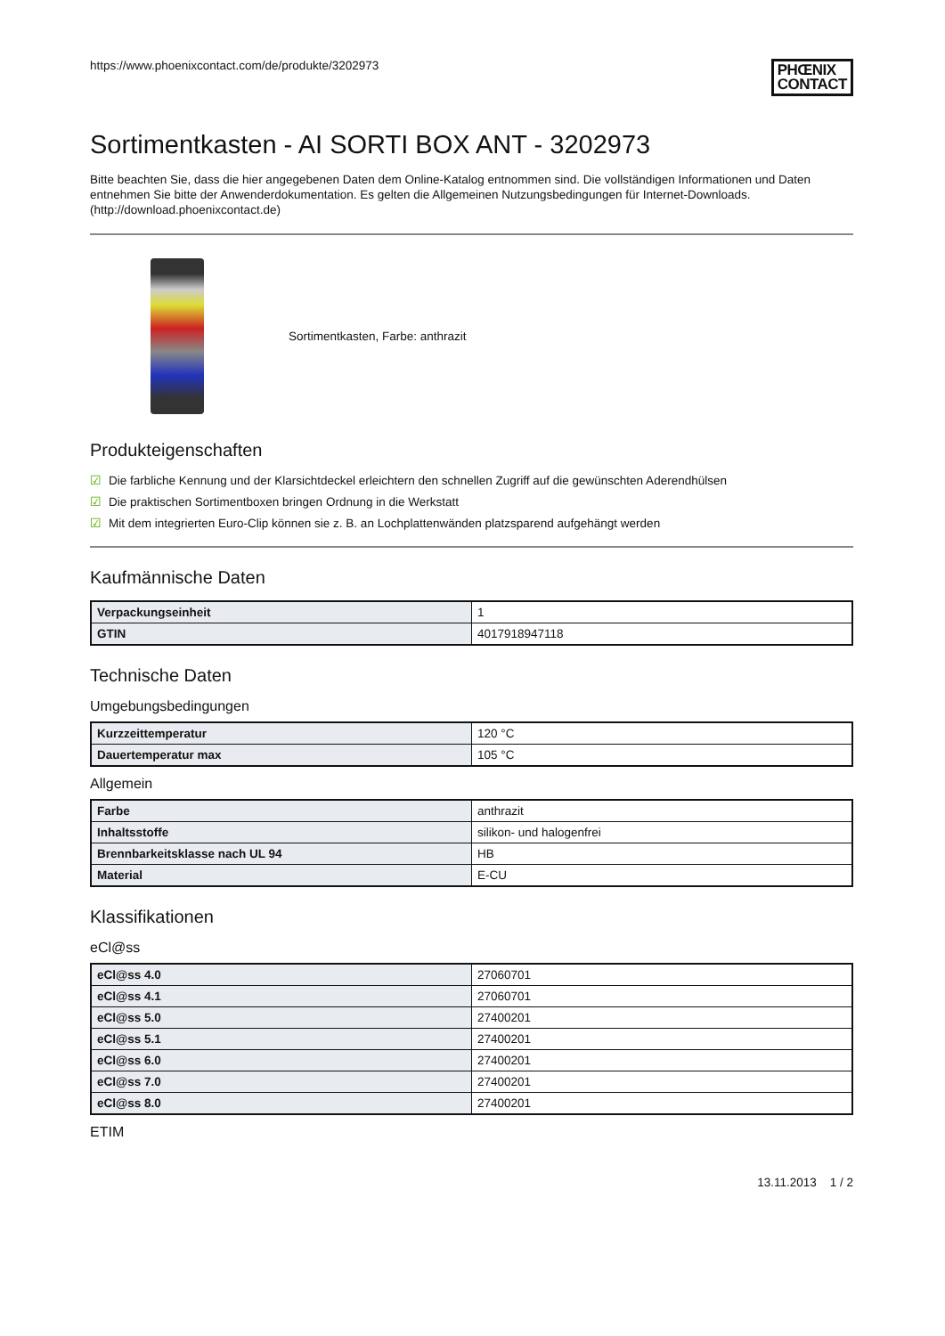https://www.phoenixcontact.com/de/produkte/3202973
PHŒNIX
CONTACT
Sortimentkasten - AI SORTI BOX ANT - 3202973
Bitte beachten Sie, dass die hier angegebenen Daten dem Online-Katalog entnommen sind. Die vollständigen Informationen und Daten entnehmen Sie bitte der Anwenderdokumentation. Es gelten die Allgemeinen Nutzungsbedingungen für Internet-Downloads. (http://download.phoenixcontact.de)
Sortimentkasten, Farbe: anthrazit
Produkteigenschaften
☑ Die farbliche Kennung und der Klarsichtdeckel erleichtern den schnellen Zugriff auf die gewünschten Aderendhülsen
☑ Die praktischen Sortimentboxen bringen Ordnung in die Werkstatt
☑ Mit dem integrierten Euro-Clip können sie z. B. an Lochplattenwänden platzsparend aufgehängt werden
Kaufmännische Daten
| Verpackungseinheit | 1 |
| GTIN | 4017918947118 |
Technische Daten
Umgebungsbedingungen
| Kurzzeittemperatur | 120 °C |
| Dauertemperatur max | 105 °C |
Allgemein
| Farbe | anthrazit |
| Inhaltsstoffe | silikon- und halogenfrei |
| Brennbarkeitsklasse nach UL 94 | HB |
| Material | E-CU |
Klassifikationen
eCl@ss
| eCl@ss 4.0 | 27060701 |
| eCl@ss 4.1 | 27060701 |
| eCl@ss 5.0 | 27400201 |
| eCl@ss 5.1 | 27400201 |
| eCl@ss 6.0 | 27400201 |
| eCl@ss 7.0 | 27400201 |
| eCl@ss 8.0 | 27400201 |
ETIM
13.11.2013 1 / 2